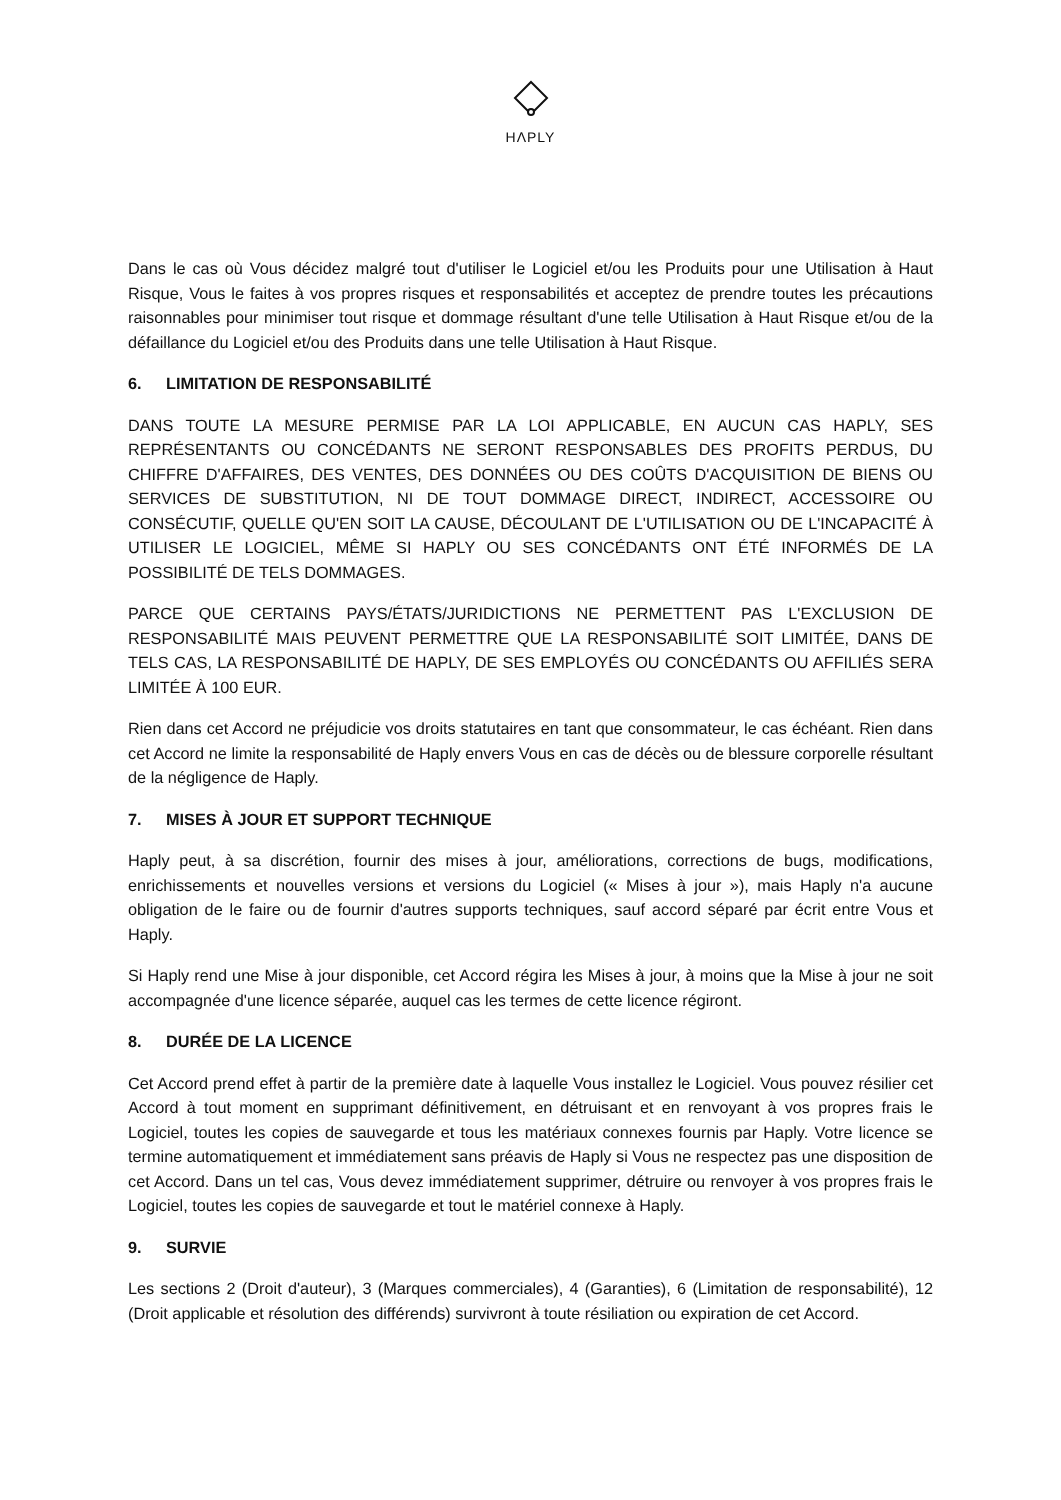HΛPLY
Dans le cas où Vous décidez malgré tout d'utiliser le Logiciel et/ou les Produits pour une Utilisation à Haut Risque, Vous le faites à vos propres risques et responsabilités et acceptez de prendre toutes les précautions raisonnables pour minimiser tout risque et dommage résultant d'une telle Utilisation à Haut Risque et/ou de la défaillance du Logiciel et/ou des Produits dans une telle Utilisation à Haut Risque.
6. LIMITATION DE RESPONSABILITÉ
DANS TOUTE LA MESURE PERMISE PAR LA LOI APPLICABLE, EN AUCUN CAS HAPLY, SES REPRÉSENTANTS OU CONCÉDANTS NE SERONT RESPONSABLES DES PROFITS PERDUS, DU CHIFFRE D'AFFAIRES, DES VENTES, DES DONNÉES OU DES COÛTS D'ACQUISITION DE BIENS OU SERVICES DE SUBSTITUTION, NI DE TOUT DOMMAGE DIRECT, INDIRECT, ACCESSOIRE OU CONSÉCUTIF, QUELLE QU'EN SOIT LA CAUSE, DÉCOULANT DE L'UTILISATION OU DE L'INCAPACITÉ À UTILISER LE LOGICIEL, MÊME SI HAPLY OU SES CONCÉDANTS ONT ÉTÉ INFORMÉS DE LA POSSIBILITÉ DE TELS DOMMAGES.
PARCE QUE CERTAINS PAYS/ÉTATS/JURIDICTIONS NE PERMETTENT PAS L'EXCLUSION DE RESPONSABILITÉ MAIS PEUVENT PERMETTRE QUE LA RESPONSABILITÉ SOIT LIMITÉE, DANS DE TELS CAS, LA RESPONSABILITÉ DE HAPLY, DE SES EMPLOYÉS OU CONCÉDANTS OU AFFILIÉS SERA LIMITÉE À 100 EUR.
Rien dans cet Accord ne préjudicie vos droits statutaires en tant que consommateur, le cas échéant. Rien dans cet Accord ne limite la responsabilité de Haply envers Vous en cas de décès ou de blessure corporelle résultant de la négligence de Haply.
7. MISES À JOUR ET SUPPORT TECHNIQUE
Haply peut, à sa discrétion, fournir des mises à jour, améliorations, corrections de bugs, modifications, enrichissements et nouvelles versions et versions du Logiciel (« Mises à jour »), mais Haply n'a aucune obligation de le faire ou de fournir d'autres supports techniques, sauf accord séparé par écrit entre Vous et Haply.
Si Haply rend une Mise à jour disponible, cet Accord régira les Mises à jour, à moins que la Mise à jour ne soit accompagnée d'une licence séparée, auquel cas les termes de cette licence régiront.
8. DURÉE DE LA LICENCE
Cet Accord prend effet à partir de la première date à laquelle Vous installez le Logiciel. Vous pouvez résilier cet Accord à tout moment en supprimant définitivement, en détruisant et en renvoyant à vos propres frais le Logiciel, toutes les copies de sauvegarde et tous les matériaux connexes fournis par Haply. Votre licence se termine automatiquement et immédiatement sans préavis de Haply si Vous ne respectez pas une disposition de cet Accord. Dans un tel cas, Vous devez immédiatement supprimer, détruire ou renvoyer à vos propres frais le Logiciel, toutes les copies de sauvegarde et tout le matériel connexe à Haply.
9. SURVIE
Les sections 2 (Droit d'auteur), 3 (Marques commerciales), 4 (Garanties), 6 (Limitation de responsabilité), 12 (Droit applicable et résolution des différends) survivront à toute résiliation ou expiration de cet Accord.